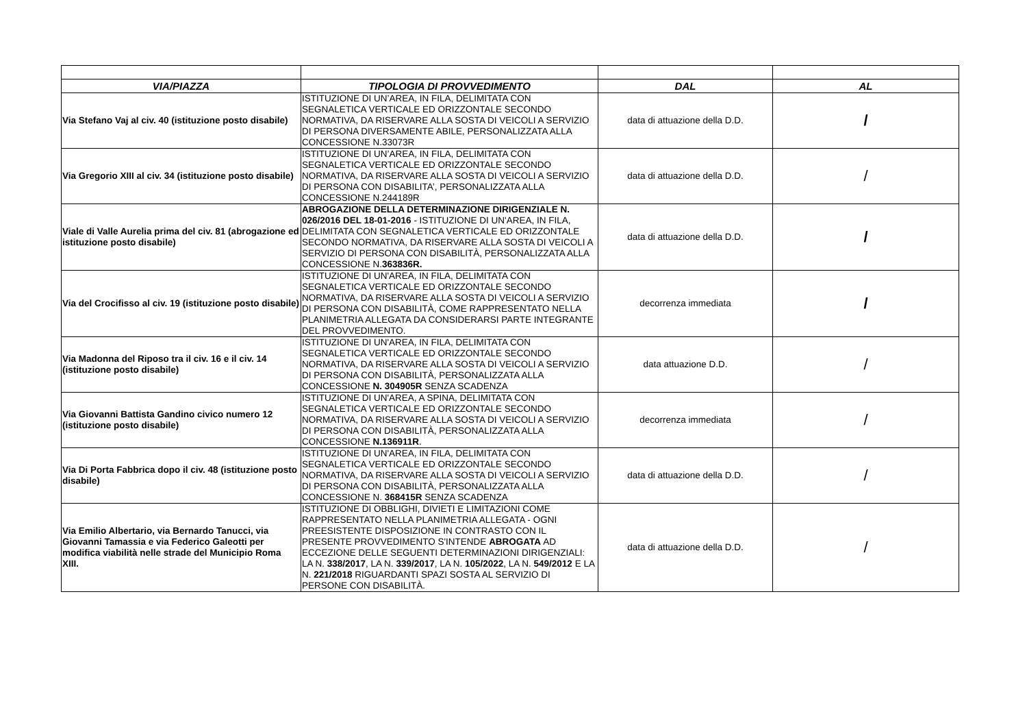| VIA/PIAZZA | TIPOLOGIA DI PROVVEDIMENTO | DAL | AL |
| --- | --- | --- | --- |
| Via Stefano Vaj al civ. 40 (istituzione posto disabile) | ISTITUZIONE DI UN’AREA, IN FILA, DELIMITATA CON SEGNALETICA VERTICALE ED ORIZZONTALE SECONDO NORMATIVA, DA RISERVARE ALLA SOSTA DI VEICOLI A SERVIZIO DI PERSONA DIVERSAMENTE ABILE, PERSONALIZZATA ALLA CONCESSIONE N.33073R | data di attuazione della D.D. | / |
| Via Gregorio XIII al civ. 34 (istituzione posto disabile) | ISTITUZIONE DI UN’AREA, IN FILA, DELIMITATA CON SEGNALETICA VERTICALE ED ORIZZONTALE SECONDO NORMATIVA, DA RISERVARE ALLA SOSTA DI VEICOLI A SERVIZIO DI PERSONA CON DISABILITA’, PERSONALIZZATA ALLA CONCESSIONE N.244189R | data di attuazione della D.D. | / |
| Viale di Valle Aurelia prima del civ. 81 (abrogazione ed istituzione posto disabile) | ABROGAZIONE DELLA DETERMINAZIONE DIRIGENZIALE N. 026/2016 DEL 18-01-2016 - ISTITUZIONE DI UN'AREA, IN FILA, DELIMITATA CON SEGNALETICA VERTICALE ED ORIZZONTALE SECONDO NORMATIVA, DA RISERVARE ALLA SOSTA DI VEICOLI A SERVIZIO DI PERSONA CON DISABILITÀ, PERSONALIZZATA ALLA CONCESSIONE N. 363836R. | data di attuazione della D.D. | / |
| Via del Crocifisso al civ. 19 (istituzione posto disabile) | ISTITUZIONE DI UN'AREA, IN FILA, DELIMITATA CON SEGNALETICA VERTICALE ED ORIZZONTALE SECONDO NORMATIVA, DA RISERVARE ALLA SOSTA DI VEICOLI A SERVIZIO DI PERSONA CON DISABILITÀ, COME RAPPRESENTATO NELLA PLANIMETRIA ALLEGATA DA CONSIDERARSI PARTE INTEGRANTE DEL PROVVEDIMENTO. | decorrenza immediata | / |
| Via Madonna del Riposo tra il civ. 16 e il civ. 14 (istituzione posto disabile) | ISTITUZIONE DI UN'AREA, IN FILA, DELIMITATA CON SEGNALETICA VERTICALE ED ORIZZONTALE SECONDO NORMATIVA, DA RISERVARE ALLA SOSTA DI VEICOLI A SERVIZIO DI PERSONA CON DISABILITÀ, PERSONALIZZATA ALLA CONCESSIONE N. 304905R SENZA SCADENZA | data attuazione D.D. | / |
| Via Giovanni Battista Gandino civico numero 12 (istituzione posto disabile) | ISTITUZIONE DI UN'AREA, A SPINA, DELIMITATA CON SEGNALETICA VERTICALE ED ORIZZONTALE SECONDO NORMATIVA, DA RISERVARE ALLA SOSTA DI VEICOLI A SERVIZIO DI PERSONA CON DISABILITÀ, PERSONALIZZATA ALLA CONCESSIONE N.136911R . | decorrenza immediata | / |
| Via Di Porta Fabbrica dopo il civ. 48 (istituzione posto disabile) | ISTITUZIONE DI UN'AREA, IN FILA, DELIMITATA CON SEGNALETICA VERTICALE ED ORIZZONTALE SECONDO NORMATIVA, DA RISERVARE ALLA SOSTA DI VEICOLI A SERVIZIO DI PERSONA CON DISABILITÀ, PERSONALIZZATA ALLA CONCESSIONE N. 368415R SENZA SCADENZA | data di attuazione della D.D. | / |
| Via Emilio Albertario, via Bernardo Tanucci, via Giovanni Tamassia e via Federico Galeotti per modifica viabilità nelle strade del Municipio Roma XIII. | ISTITUZIONE DI OBBLIGHI, DIVIETI E LIMITAZIONI COME RAPPRESENTATO NELLA PLANIMETRIA ALLEGATA - OGNI PREESISTENTE DISPOSIZIONE IN CONTRASTO CON IL PRESENTE PROVVEDIMENTO S'INTENDE ABROGATA AD ECCEZIONE DELLE SEGUENTI DETERMINAZIONI DIRIGENZIALI: LA N. 338/2017 , LA N. 339/2017 , LA N. 105/2022 , LA N. 549/2012 E LA N. 221/2018 RIGUARDANTI SPAZI SOSTA AL SERVIZIO DI PERSONE CON DISABILITÀ. | data di attuazione della D.D. | / |